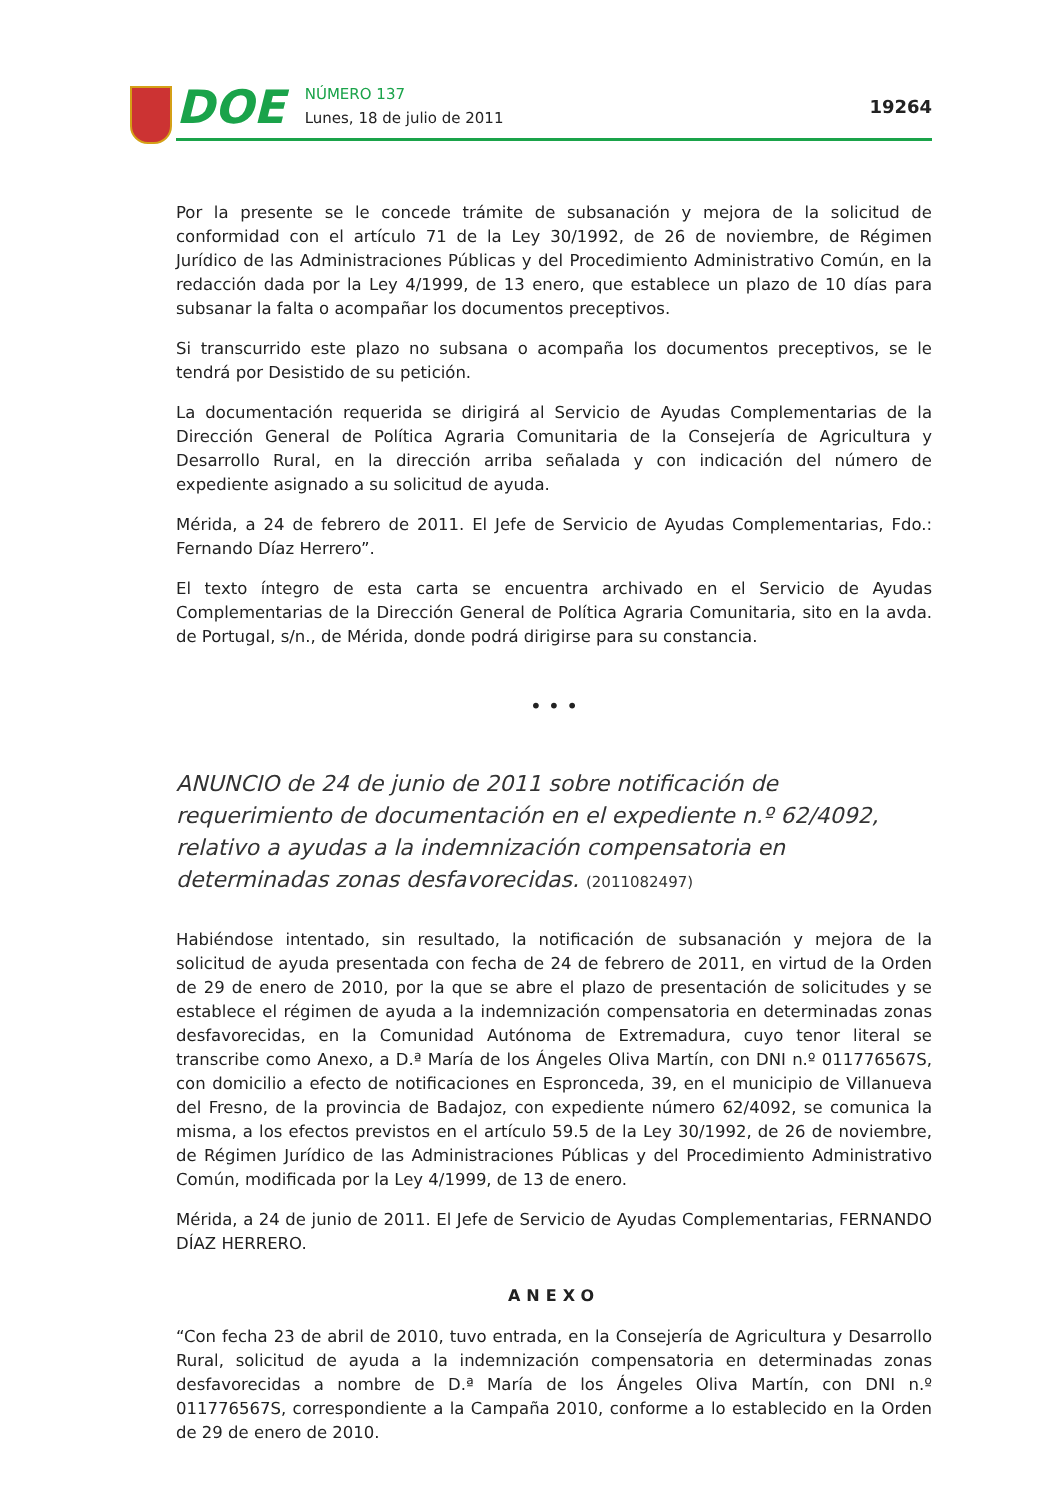DOE
NÚMERO 137
Lunes, 18 de julio de 2011
19264
Por la presente se le concede trámite de subsanación y mejora de la solicitud de conformidad con el artículo 71 de la Ley 30/1992, de 26 de noviembre, de Régimen Jurídico de las Administraciones Públicas y del Procedimiento Administrativo Común, en la redacción dada por la Ley 4/1999, de 13 enero, que establece un plazo de 10 días para subsanar la falta o acompañar los documentos preceptivos.
Si transcurrido este plazo no subsana o acompaña los documentos preceptivos, se le tendrá por Desistido de su petición.
La documentación requerida se dirigirá al Servicio de Ayudas Complementarias de la Dirección General de Política Agraria Comunitaria de la Consejería de Agricultura y Desarrollo Rural, en la dirección arriba señalada y con indicación del número de expediente asignado a su solicitud de ayuda.
Mérida, a 24 de febrero de 2011. El Jefe de Servicio de Ayudas Complementarias, Fdo.: Fernando Díaz Herrero”.
El texto íntegro de esta carta se encuentra archivado en el Servicio de Ayudas Complementarias de la Dirección General de Política Agraria Comunitaria, sito en la avda. de Portugal, s/n., de Mérida, donde podrá dirigirse para su constancia.
• • •
ANUNCIO de 24 de junio de 2011 sobre notificación de requerimiento de documentación en el expediente n.º 62/4092, relativo a ayudas a la indemnización compensatoria en determinadas zonas desfavorecidas. (2011082497)
Habiéndose intentado, sin resultado, la notificación de subsanación y mejora de la solicitud de ayuda presentada con fecha de 24 de febrero de 2011, en virtud de la Orden de 29 de enero de 2010, por la que se abre el plazo de presentación de solicitudes y se establece el régimen de ayuda a la indemnización compensatoria en determinadas zonas desfavorecidas, en la Comunidad Autónoma de Extremadura, cuyo tenor literal se transcribe como Anexo, a D.ª María de los Ángeles Oliva Martín, con DNI n.º 011776567S, con domicilio a efecto de notificaciones en Espronceda, 39, en el municipio de Villanueva del Fresno, de la provincia de Badajoz, con expediente número 62/4092, se comunica la misma, a los efectos previstos en el artículo 59.5 de la Ley 30/1992, de 26 de noviembre, de Régimen Jurídico de las Administraciones Públicas y del Procedimiento Administrativo Común, modificada por la Ley 4/1999, de 13 de enero.
Mérida, a 24 de junio de 2011. El Jefe de Servicio de Ayudas Complementarias, FERNANDO DÍAZ HERRERO.
ANEXO
“Con fecha 23 de abril de 2010, tuvo entrada, en la Consejería de Agricultura y Desarrollo Rural, solicitud de ayuda a la indemnización compensatoria en determinadas zonas desfavorecidas a nombre de D.ª María de los Ángeles Oliva Martín, con DNI n.º 011776567S, correspondiente a la Campaña 2010, conforme a lo establecido en la Orden de 29 de enero de 2010.